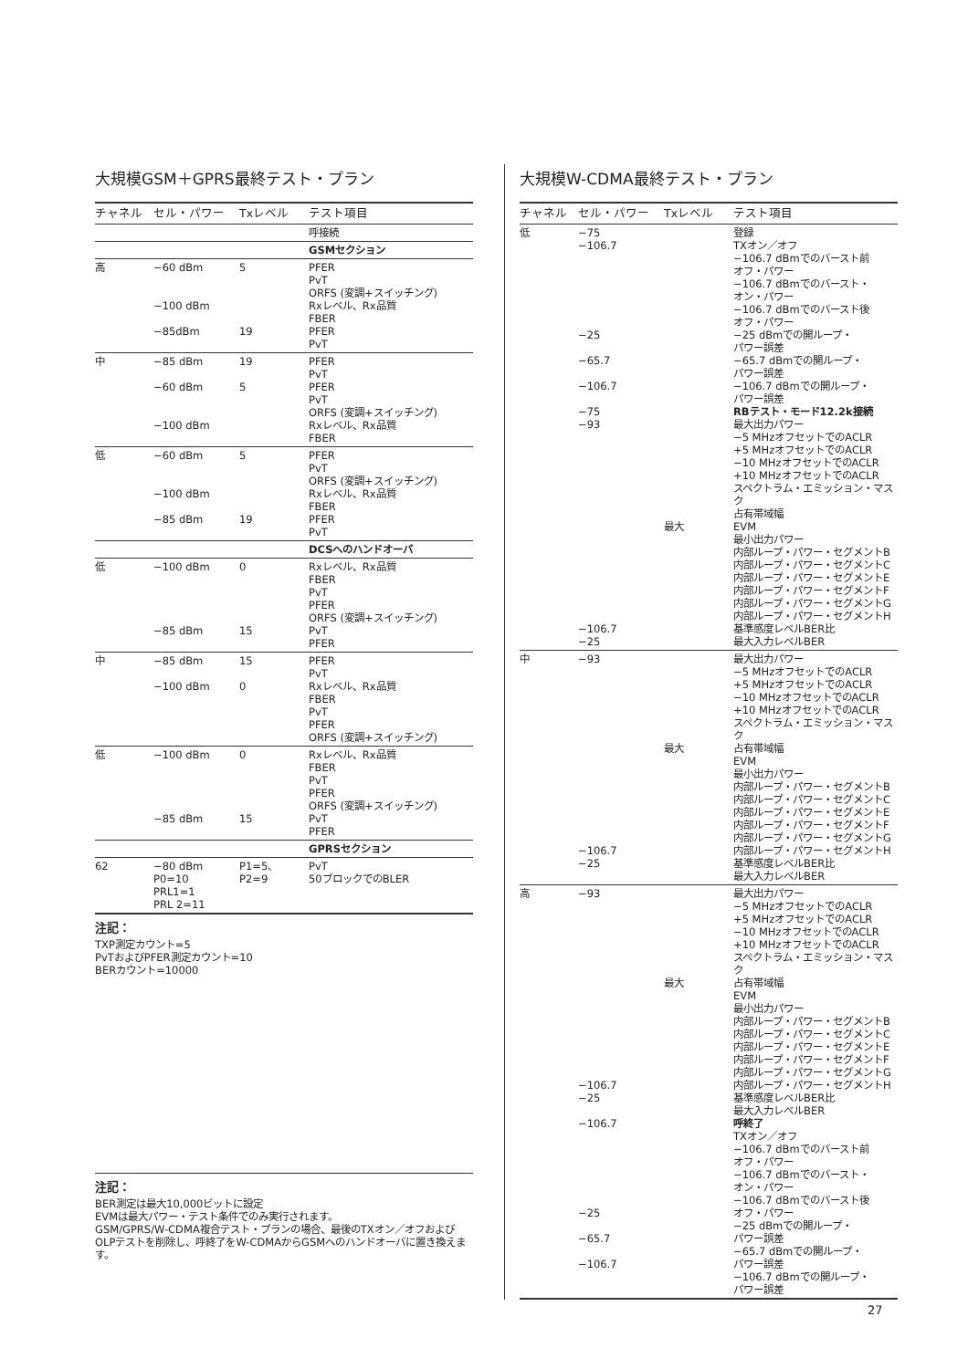大規模GSM＋GPRS最終テスト・プラン
| チャネル | セル・パワー | Txレベル | テスト項目 |
| --- | --- | --- | --- |
| | | | 呼接続 |
| | | | GSMセクション |
| 高 | −60 dBm −100 dBm −85dBm | 5 19 | PFER PvT ORFS (変調+スイッチング) Rxレベル、Rx品質 FBER PFER PvT |
| 中 | −85 dBm −60 dBm −100 dBm | 19 5 | PFER PvT PFER PvT ORFS (変調+スイッチング) Rxレベル、Rx品質 FBER |
| 低 | −60 dBm −100 dBm −85 dBm | 5 19 | PFER PvT ORFS (変調+スイッチング) Rxレベル、Rx品質 FBER PFER PvT |
| | | | DCSへのハンドオーバ |
| 低 | −100 dBm −85 dBm | 0 15 | Rxレベル、Rx品質 FBER PvT PFER ORFS (変調+スイッチング) PvT PFER |
| 中 | −85 dBm −100 dBm | 15 0 | PFER PvT Rxレベル、Rx品質 FBER PvT PFER ORFS (変調+スイッチング) |
| 低 | −100 dBm −85 dBm | 0 15 | Rxレベル、Rx品質 FBER PvT PFER ORFS (変調+スイッチング) PvT PFER |
| | | | GPRSセクション |
| 62 | −80 dBm P0=10 PRL1=1 PRL 2=11 | P1=5、 P2=9 | PvT 50ブロックでのBLER |
注記：
TXP測定カウント=5
PvTおよびPFER測定カウント=10
BERカウント=10000
注記：
BER測定は最大10,000ビットに設定
EVMは最大パワー・テスト条件でのみ実行されます。
GSM/GPRS/W-CDMA複合テスト・プランの場合、最後のTXオン／オフおよびOLPテストを削除し、呼終了をW-CDMAからGSMへのハンドオーバに置き換えます。
大規模W-CDMA最終テスト・プラン
| チャネル | セル・パワー | Txレベル | テスト項目 |
| --- | --- | --- | --- |
| 低 | −75 −106.7 −25 −65.7 −106.7 −75 −93 −106.7 −25 | 最大 | 登録 TXオン／オフ −106.7 dBmでのバースト前 オフ・パワー −106.7 dBmでのバースト・ オン・パワー −106.7 dBmでのバースト後 オフ・パワー −25 dBmでの開ループ・ パワー誤差 −65.7 dBmでの開ループ・ パワー誤差 −106.7 dBmでの開ループ・ パワー誤差 RBテスト・モード12.2k接続 最大出力パワー −5 MHzオフセットでのACLR +5 MHzオフセットでのACLR −10 MHzオフセットでのACLR +10 MHzオフセットでのACLR スペクトラム・エミッション・マスク 占有帯域幅 EVM 最小出力パワー 内部ループ・パワー・セグメントB 内部ループ・パワー・セグメントC 内部ループ・パワー・セグメントE 内部ループ・パワー・セグメントF 内部ループ・パワー・セグメントG 内部ループ・パワー・セグメントH 基準感度レベルBER比 最大入力レベルBER |
| 中 | −93 −106.7 −25 | 最大 | 最大出力パワー −5 MHzオフセットでのACLR +5 MHzオフセットでのACLR −10 MHzオフセットでのACLR +10 MHzオフセットでのACLR スペクトラム・エミッション・マスク 占有帯域幅 EVM 最小出力パワー 内部ループ・パワー・セグメントB 内部ループ・パワー・セグメントC 内部ループ・パワー・セグメントE 内部ループ・パワー・セグメントF 内部ループ・パワー・セグメントG 内部ループ・パワー・セグメントH 基準感度レベルBER比 最大入力レベルBER |
| 高 | −93 −106.7 −25 −106.7 −25 −65.7 −106.7 | 最大 | 最大出力パワー −5 MHzオフセットでのACLR +5 MHzオフセットでのACLR −10 MHzオフセットでのACLR +10 MHzオフセットでのACLR スペクトラム・エミッション・マスク 占有帯域幅 EVM 最小出力パワー 内部ループ・パワー・セグメントB 内部ループ・パワー・セグメントC 内部ループ・パワー・セグメントE 内部ループ・パワー・セグメントF 内部ループ・パワー・セグメントG 内部ループ・パワー・セグメントH 基準感度レベルBER比 最大入力レベルBER 呼終了 TXオン／オフ −106.7 dBmでのバースト前 オフ・パワー −106.7 dBmでのバースト・ オン・パワー −106.7 dBmでのバースト後 オフ・パワー −25 dBmでの開ループ・ パワー誤差 −65.7 dBmでの開ループ・ パワー誤差 −106.7 dBmでの開ループ・ パワー誤差 |
27